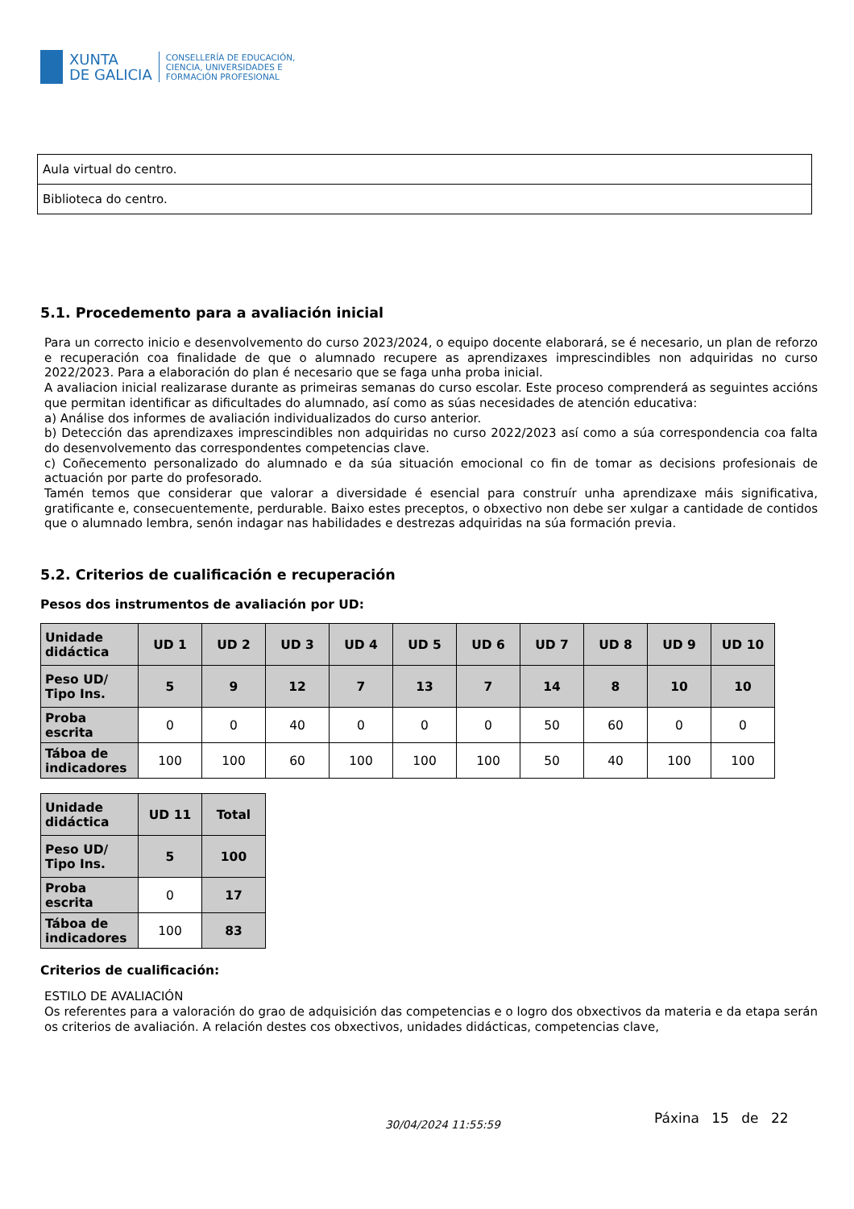XUNTA
DE GALICIA
CONSELLERÍA DE EDUCACIÓN,
CIENCIA, UNIVERSIDADES E
FORMACIÓN PROFESIONAL
| Aula virtual do centro. |
| Biblioteca do centro. |
5.1. Procedemento para a avaliación inicial
Para un correcto inicio e desenvolvemento do curso 2023/2024, o equipo docente elaborará, se é necesario, un plan de reforzo e recuperación coa finalidade de que o alumnado recupere as aprendizaxes imprescindibles non adquiridas no curso 2022/2023. Para a elaboración do plan é necesario que se faga unha proba inicial.
A avaliacion inicial realizarase durante as primeiras semanas do curso escolar. Este proceso comprenderá as seguintes accións que permitan identificar as dificultades do alumnado, así como as súas necesidades de atención educativa:
a) Análise dos informes de avaliación individualizados do curso anterior.
b) Detección das aprendizaxes imprescindibles non adquiridas no curso 2022/2023 así como a súa correspondencia coa falta do desenvolvemento das correspondentes competencias clave.
c) Coñecemento personalizado do alumnado e da súa situación emocional co fin de tomar as decisions profesionais de actuación por parte do profesorado.
Tamén temos que considerar que valorar a diversidade é esencial para construír unha aprendizaxe máis significativa, gratificante e, consecuentemente, perdurable. Baixo estes preceptos, o obxectivo non debe ser xulgar a cantidade de contidos que o alumnado lembra, senón indagar nas habilidades e destrezas adquiridas na súa formación previa.
5.2. Criterios de cualificación e recuperación
Pesos dos instrumentos de avaliación por UD:
| Unidade didáctica | UD 1 | UD 2 | UD 3 | UD 4 | UD 5 | UD 6 | UD 7 | UD 8 | UD 9 | UD 10 |
| --- | --- | --- | --- | --- | --- | --- | --- | --- | --- | --- |
| Peso UD/ Tipo Ins. | 5 | 9 | 12 | 7 | 13 | 7 | 14 | 8 | 10 | 10 |
| Proba escrita | 0 | 0 | 40 | 0 | 0 | 0 | 50 | 60 | 0 | 0 |
| Táboa de indicadores | 100 | 100 | 60 | 100 | 100 | 100 | 50 | 40 | 100 | 100 |
| Unidade didáctica | UD 11 | Total |
| --- | --- | --- |
| Peso UD/ Tipo Ins. | 5 | 100 |
| Proba escrita | 0 | 17 |
| Táboa de indicadores | 100 | 83 |
Criterios de cualificación:
ESTILO DE AVALIACIÓN
Os referentes para a valoración do grao de adquisición das competencias e o logro dos obxectivos da materia e da etapa serán os criterios de avaliación. A relación destes cos obxectivos, unidades didácticas, competencias clave,
30/04/2024 11:55:59 Páxina 15 de 22